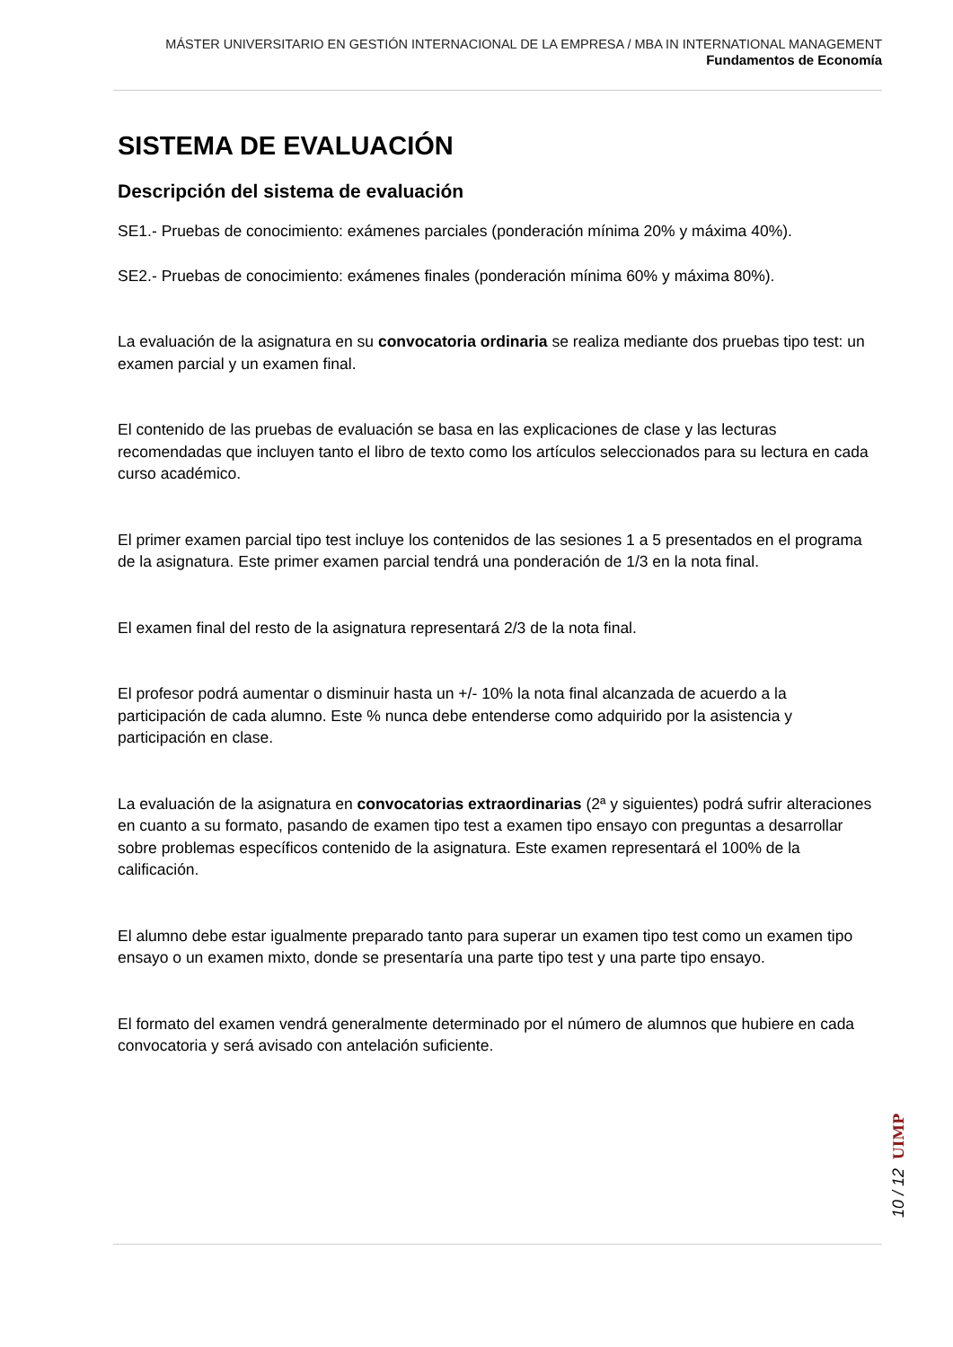MÁSTER UNIVERSITARIO EN GESTIÓN INTERNACIONAL DE LA EMPRESA / MBA IN INTERNATIONAL MANAGEMENT
Fundamentos de Economía
SISTEMA DE EVALUACIÓN
Descripción del sistema de evaluación
SE1.- Pruebas de conocimiento: exámenes parciales (ponderación mínima 20% y máxima 40%).
SE2.- Pruebas de conocimiento: exámenes finales (ponderación mínima 60% y máxima 80%).
La evaluación de la asignatura en su convocatoria ordinaria se realiza mediante dos pruebas tipo test: un examen parcial y un examen final.
El contenido de las pruebas de evaluación se basa en las explicaciones de clase y las lecturas recomendadas que incluyen tanto el libro de texto como los artículos seleccionados para su lectura en cada curso académico.
El primer examen parcial tipo test incluye los contenidos de las sesiones 1 a 5 presentados en el programa de la asignatura. Este primer examen parcial tendrá una ponderación de 1/3 en la nota final.
El examen final del resto de la asignatura representará 2/3 de la nota final.
El profesor podrá aumentar o disminuir hasta un +/- 10% la nota final alcanzada de acuerdo a la participación de cada alumno. Este % nunca debe entenderse como adquirido por la asistencia y participación en clase.
La evaluación de la asignatura en convocatorias extraordinarias (2ª y siguientes) podrá sufrir alteraciones en cuanto a su formato, pasando de examen tipo test a examen tipo ensayo con preguntas a desarrollar sobre problemas específicos contenido de la asignatura. Este examen representará el 100% de la calificación.
El alumno debe estar igualmente preparado tanto para superar un examen tipo test como un examen tipo ensayo o un examen mixto, donde se presentaría una parte tipo test y una parte tipo ensayo.
El formato del examen vendrá generalmente determinado por el número de alumnos que hubiere en cada convocatoria y será avisado con antelación suficiente.
UIMP
10 / 12